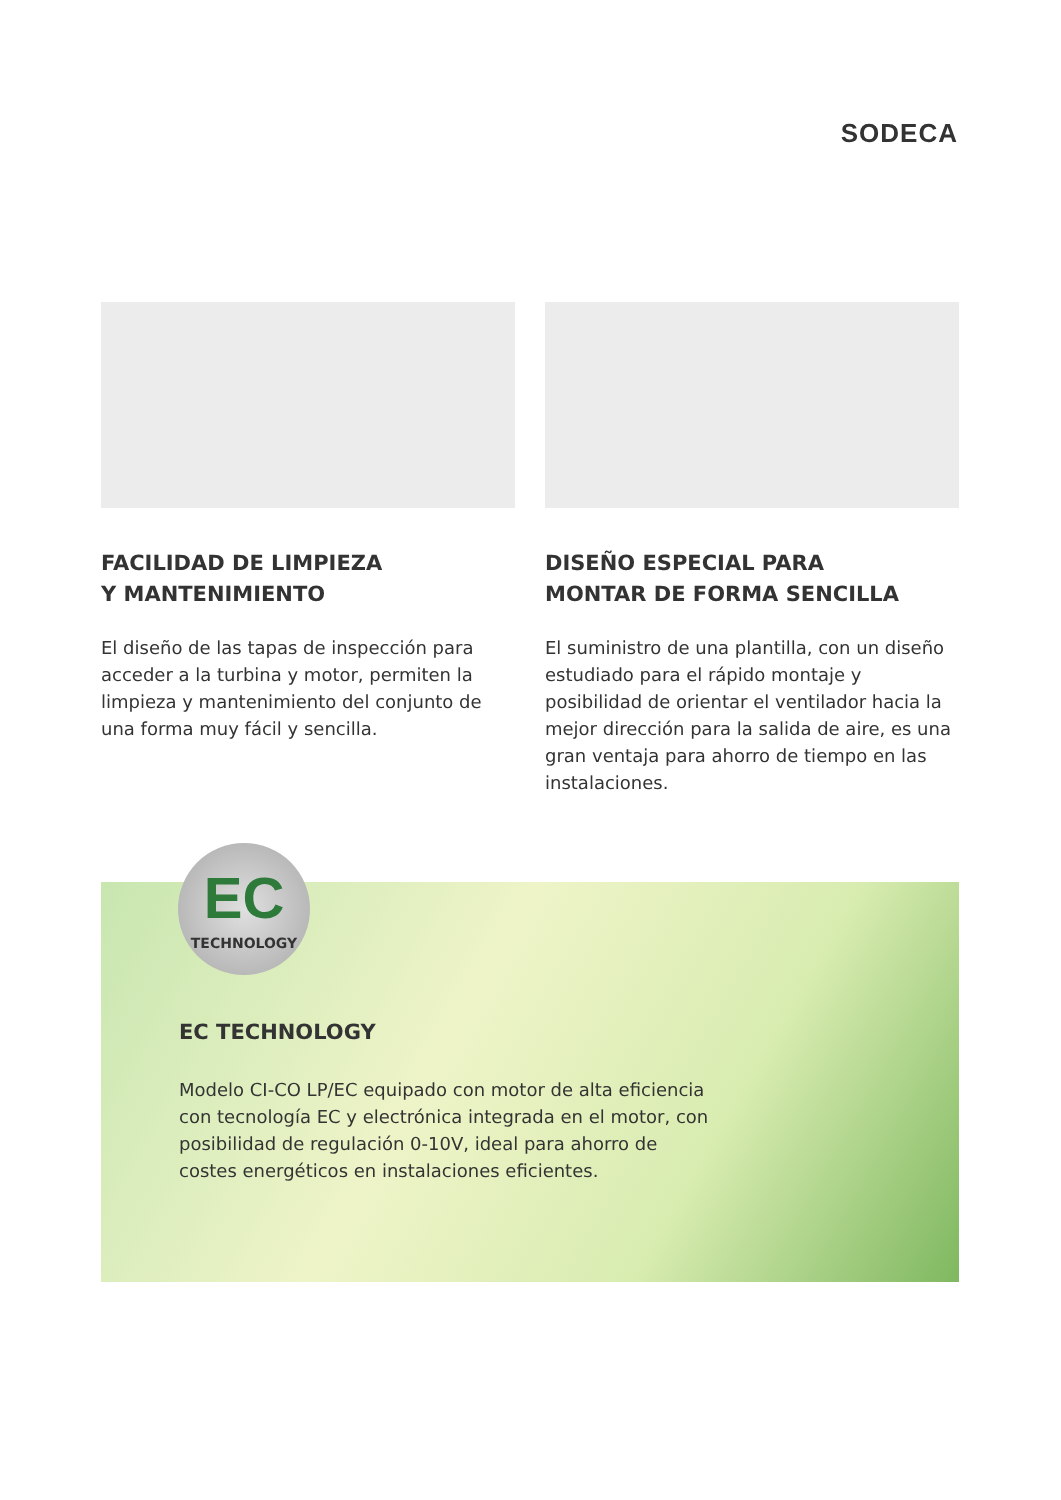SODECA
FACILIDAD DE LIMPIEZA
Y MANTENIMIENTO
El diseño de las tapas de inspección para acceder a la turbina y motor, permiten la limpieza y mantenimiento del conjunto de una forma muy fácil y sencilla.
DISEÑO ESPECIAL PARA
MONTAR DE FORMA SENCILLA
El suministro de una plantilla, con un diseño estudiado para el rápido montaje y posibilidad de orientar el ventilador hacia la mejor dirección para la salida de aire, es una gran ventaja para ahorro de tiempo en las instalaciones.
EC TECHNOLOGY
Modelo CI-CO LP/EC equipado con motor de alta eficiencia con tecnología EC y electrónica integrada en el motor, con posibilidad de regulación 0-10V, ideal para ahorro de costes energéticos en instalaciones eficientes.
EC
TECHNOLOGY